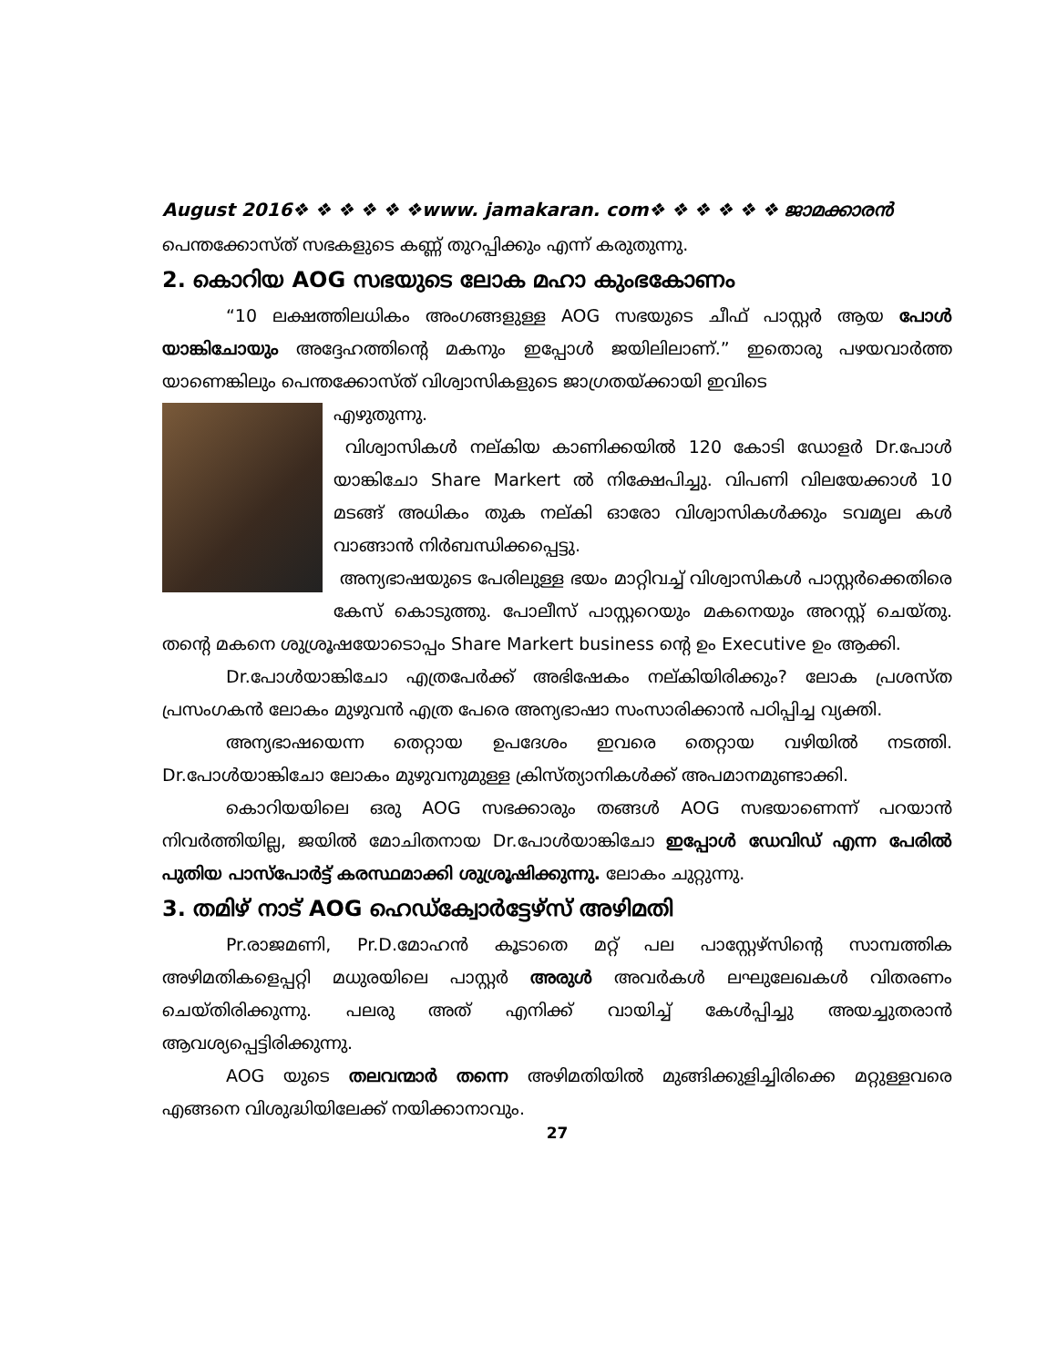August 2016❖ ❖ ❖ ❖ ❖ ❖www. jamakaran. com❖ ❖ ❖ ❖ ❖ ❖ ജാമക്കാരൻ
പെന്തക്കോസ്ത് സഭകളുടെ കണ്ണ് തുറപ്പിക്കും എന്ന് കരുതുന്നു.
2. കൊറിയ AOG സഭയുടെ ലോക മഹാ കുംഭകോണം
“10 ലക്ഷത്തിലധികം അംഗങ്ങളുള്ള AOG സഭയുടെ ചീഫ് പാസ്റ്റർ ആയ പോൾ യാങ്കിചോയും അദ്ദേഹത്തിന്റെ മകനും ഇപ്പോൾ ജയിലിലാണ്.” ഇതൊരു പഴയവാർത്ത യാണെങ്കിലും പെന്തക്കോസ്ത് വിശ്വാസികളുടെ ജാഗ്രതയ്ക്കായി ഇവിടെ
എഴുതുന്നു.
വിശ്വാസികൾ നല്കിയ കാണിക്കയിൽ 120 കോടി ഡോളർ Dr.പോൾ യാങ്കിചോ Share Markert ൽ നിക്ഷേപിച്ചു. വിപണി വിലയേക്കാൾ 10 മടങ്ങ് അധികം തുക നല്കി ഓരോ വിശ്വാസികൾക്കും ടവമൃല കൾ വാങ്ങാൻ നിർബന്ധിക്കപ്പെട്ടു.
അന്യഭാഷയുടെ പേരിലുള്ള ഭയം മാറ്റിവച്ച് വിശ്വാസികൾ പാസ്റ്റർക്കെതിരെ കേസ് കൊടുത്തു. പോലീസ് പാസ്റ്ററെയും മകനെയും അറസ്റ്റ് ചെയ്തു. തന്റെ മകനെ ശുശ്രൂഷയോടൊപ്പം Share Markert business ന്റെ ഉം Executive ഉം ആക്കി.
Dr.പോൾയാങ്കിചോ എത്രപേർക്ക് അഭിഷേകം നല്കിയിരിക്കും? ലോക പ്രശസ്ത പ്രസംഗകൻ ലോകം മുഴുവൻ എത്ര പേരെ അന്യഭാഷാ സംസാരിക്കാൻ പഠിപ്പിച്ച വ്യക്തി.
അന്യഭാഷയെന്ന തെറ്റായ ഉപദേശം ഇവരെ തെറ്റായ വഴിയിൽ നടത്തി. Dr.പോൾയാങ്കിചോ ലോകം മുഴുവനുമുള്ള ക്രിസ്ത്യാനികൾക്ക് അപമാനമുണ്ടാക്കി.
കൊറിയയിലെ ഒരു AOG സഭക്കാരും തങ്ങൾ AOG സഭയാണെന്ന് പറയാൻ നിവർത്തിയില്ല, ജയിൽ മോചിതനായ Dr.പോൾയാങ്കിചോ ഇപ്പോൾ ഡേവിഡ് എന്ന പേരിൽ പുതിയ പാസ്പോർട്ട് കരസ്ഥമാക്കി ശുശ്രൂഷിക്കുന്നു. ലോകം ചുറ്റുന്നു.
3. തമിഴ് നാട് AOG ഹെഡ്ക്വോർട്ടേഴ്സ് അഴിമതി
Pr.രാജമണി, Pr.D.മോഹൻ കൂടാതെ മറ്റ് പല പാസ്റ്റേഴ്സിന്റെ സാമ്പത്തിക അഴിമതികളെപ്പറ്റി മധുരയിലെ പാസ്റ്റർ അരുൾ അവർകൾ ലഘുലേഖകൾ വിതരണം ചെയ്തിരിക്കുന്നു. പലരു അത് എനിക്ക് വായിച്ച് കേൾപ്പിച്ചു അയച്ചുതരാൻ ആവശ്യപ്പെട്ടിരിക്കുന്നു.
AOG യുടെ തലവന്മാർ തന്നെ അഴിമതിയിൽ മുങ്ങിക്കുളിച്ചിരിക്കെ മറ്റുള്ളവരെ എങ്ങനെ വിശുദ്ധിയിലേക്ക് നയിക്കാനാവും.
27